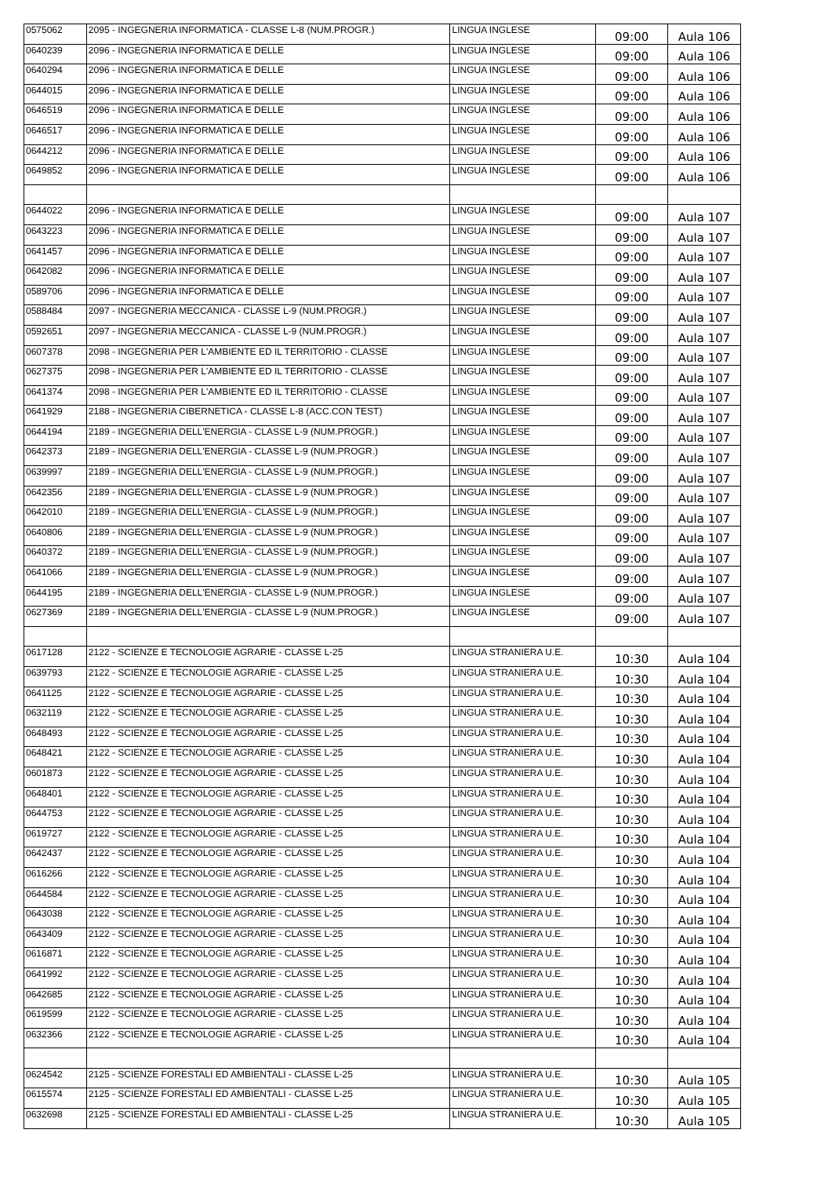| 0575062 | 2095 - INGEGNERIA INFORMATICA - CLASSE L-8 (NUM.PROGR.) | LINGUA INGLESE | 09:00 | Aula 106 |
| 0640239 | 2096 - INGEGNERIA INFORMATICA E DELLE | LINGUA INGLESE | 09:00 | Aula 106 |
| 0640294 | 2096 - INGEGNERIA INFORMATICA E DELLE | LINGUA INGLESE | 09:00 | Aula 106 |
| 0644015 | 2096 - INGEGNERIA INFORMATICA E DELLE | LINGUA INGLESE | 09:00 | Aula 106 |
| 0646519 | 2096 - INGEGNERIA INFORMATICA E DELLE | LINGUA INGLESE | 09:00 | Aula 106 |
| 0646517 | 2096 - INGEGNERIA INFORMATICA E DELLE | LINGUA INGLESE | 09:00 | Aula 106 |
| 0644212 | 2096 - INGEGNERIA INFORMATICA E DELLE | LINGUA INGLESE | 09:00 | Aula 106 |
| 0649852 | 2096 - INGEGNERIA INFORMATICA E DELLE | LINGUA INGLESE | 09:00 | Aula 106 |
| 0644022 | 2096 - INGEGNERIA INFORMATICA E DELLE | LINGUA INGLESE | 09:00 | Aula 107 |
| 0643223 | 2096 - INGEGNERIA INFORMATICA E DELLE | LINGUA INGLESE | 09:00 | Aula 107 |
| 0641457 | 2096 - INGEGNERIA INFORMATICA E DELLE | LINGUA INGLESE | 09:00 | Aula 107 |
| 0642082 | 2096 - INGEGNERIA INFORMATICA E DELLE | LINGUA INGLESE | 09:00 | Aula 107 |
| 0589706 | 2096 - INGEGNERIA INFORMATICA E DELLE | LINGUA INGLESE | 09:00 | Aula 107 |
| 0588484 | 2097 - INGEGNERIA MECCANICA - CLASSE L-9 (NUM.PROGR.) | LINGUA INGLESE | 09:00 | Aula 107 |
| 0592651 | 2097 - INGEGNERIA MECCANICA - CLASSE L-9 (NUM.PROGR.) | LINGUA INGLESE | 09:00 | Aula 107 |
| 0607378 | 2098 - INGEGNERIA PER L'AMBIENTE ED IL TERRITORIO - CLASSE | LINGUA INGLESE | 09:00 | Aula 107 |
| 0627375 | 2098 - INGEGNERIA PER L'AMBIENTE ED IL TERRITORIO - CLASSE | LINGUA INGLESE | 09:00 | Aula 107 |
| 0641374 | 2098 - INGEGNERIA PER L'AMBIENTE ED IL TERRITORIO - CLASSE | LINGUA INGLESE | 09:00 | Aula 107 |
| 0641929 | 2188 - INGEGNERIA CIBERNETICA - CLASSE L-8 (ACC.CON TEST) | LINGUA INGLESE | 09:00 | Aula 107 |
| 0644194 | 2189 - INGEGNERIA DELL'ENERGIA - CLASSE L-9 (NUM.PROGR.) | LINGUA INGLESE | 09:00 | Aula 107 |
| 0642373 | 2189 - INGEGNERIA DELL'ENERGIA - CLASSE L-9 (NUM.PROGR.) | LINGUA INGLESE | 09:00 | Aula 107 |
| 0639997 | 2189 - INGEGNERIA DELL'ENERGIA - CLASSE L-9 (NUM.PROGR.) | LINGUA INGLESE | 09:00 | Aula 107 |
| 0642356 | 2189 - INGEGNERIA DELL'ENERGIA - CLASSE L-9 (NUM.PROGR.) | LINGUA INGLESE | 09:00 | Aula 107 |
| 0642010 | 2189 - INGEGNERIA DELL'ENERGIA - CLASSE L-9 (NUM.PROGR.) | LINGUA INGLESE | 09:00 | Aula 107 |
| 0640806 | 2189 - INGEGNERIA DELL'ENERGIA - CLASSE L-9 (NUM.PROGR.) | LINGUA INGLESE | 09:00 | Aula 107 |
| 0640372 | 2189 - INGEGNERIA DELL'ENERGIA - CLASSE L-9 (NUM.PROGR.) | LINGUA INGLESE | 09:00 | Aula 107 |
| 0641066 | 2189 - INGEGNERIA DELL'ENERGIA - CLASSE L-9 (NUM.PROGR.) | LINGUA INGLESE | 09:00 | Aula 107 |
| 0644195 | 2189 - INGEGNERIA DELL'ENERGIA - CLASSE L-9 (NUM.PROGR.) | LINGUA INGLESE | 09:00 | Aula 107 |
| 0627369 | 2189 - INGEGNERIA DELL'ENERGIA - CLASSE L-9 (NUM.PROGR.) | LINGUA INGLESE | 09:00 | Aula 107 |
| 0617128 | 2122 - SCIENZE E TECNOLOGIE AGRARIE - CLASSE L-25 | LINGUA STRANIERA U.E. | 10:30 | Aula 104 |
| 0639793 | 2122 - SCIENZE E TECNOLOGIE AGRARIE - CLASSE L-25 | LINGUA STRANIERA U.E. | 10:30 | Aula 104 |
| 0641125 | 2122 - SCIENZE E TECNOLOGIE AGRARIE - CLASSE L-25 | LINGUA STRANIERA U.E. | 10:30 | Aula 104 |
| 0632119 | 2122 - SCIENZE E TECNOLOGIE AGRARIE - CLASSE L-25 | LINGUA STRANIERA U.E. | 10:30 | Aula 104 |
| 0648493 | 2122 - SCIENZE E TECNOLOGIE AGRARIE - CLASSE L-25 | LINGUA STRANIERA U.E. | 10:30 | Aula 104 |
| 0648421 | 2122 - SCIENZE E TECNOLOGIE AGRARIE - CLASSE L-25 | LINGUA STRANIERA U.E. | 10:30 | Aula 104 |
| 0601873 | 2122 - SCIENZE E TECNOLOGIE AGRARIE - CLASSE L-25 | LINGUA STRANIERA U.E. | 10:30 | Aula 104 |
| 0648401 | 2122 - SCIENZE E TECNOLOGIE AGRARIE - CLASSE L-25 | LINGUA STRANIERA U.E. | 10:30 | Aula 104 |
| 0644753 | 2122 - SCIENZE E TECNOLOGIE AGRARIE - CLASSE L-25 | LINGUA STRANIERA U.E. | 10:30 | Aula 104 |
| 0619727 | 2122 - SCIENZE E TECNOLOGIE AGRARIE - CLASSE L-25 | LINGUA STRANIERA U.E. | 10:30 | Aula 104 |
| 0642437 | 2122 - SCIENZE E TECNOLOGIE AGRARIE - CLASSE L-25 | LINGUA STRANIERA U.E. | 10:30 | Aula 104 |
| 0616266 | 2122 - SCIENZE E TECNOLOGIE AGRARIE - CLASSE L-25 | LINGUA STRANIERA U.E. | 10:30 | Aula 104 |
| 0644584 | 2122 - SCIENZE E TECNOLOGIE AGRARIE - CLASSE L-25 | LINGUA STRANIERA U.E. | 10:30 | Aula 104 |
| 0643038 | 2122 - SCIENZE E TECNOLOGIE AGRARIE - CLASSE L-25 | LINGUA STRANIERA U.E. | 10:30 | Aula 104 |
| 0643409 | 2122 - SCIENZE E TECNOLOGIE AGRARIE - CLASSE L-25 | LINGUA STRANIERA U.E. | 10:30 | Aula 104 |
| 0616871 | 2122 - SCIENZE E TECNOLOGIE AGRARIE - CLASSE L-25 | LINGUA STRANIERA U.E. | 10:30 | Aula 104 |
| 0641992 | 2122 - SCIENZE E TECNOLOGIE AGRARIE - CLASSE L-25 | LINGUA STRANIERA U.E. | 10:30 | Aula 104 |
| 0642685 | 2122 - SCIENZE E TECNOLOGIE AGRARIE - CLASSE L-25 | LINGUA STRANIERA U.E. | 10:30 | Aula 104 |
| 0619599 | 2122 - SCIENZE E TECNOLOGIE AGRARIE - CLASSE L-25 | LINGUA STRANIERA U.E. | 10:30 | Aula 104 |
| 0632366 | 2122 - SCIENZE E TECNOLOGIE AGRARIE - CLASSE L-25 | LINGUA STRANIERA U.E. | 10:30 | Aula 104 |
| 0624542 | 2125 - SCIENZE FORESTALI ED AMBIENTALI - CLASSE L-25 | LINGUA STRANIERA U.E. | 10:30 | Aula 105 |
| 0615574 | 2125 - SCIENZE FORESTALI ED AMBIENTALI - CLASSE L-25 | LINGUA STRANIERA U.E. | 10:30 | Aula 105 |
| 0632698 | 2125 - SCIENZE FORESTALI ED AMBIENTALI - CLASSE L-25 | LINGUA STRANIERA U.E. | 10:30 | Aula 105 |